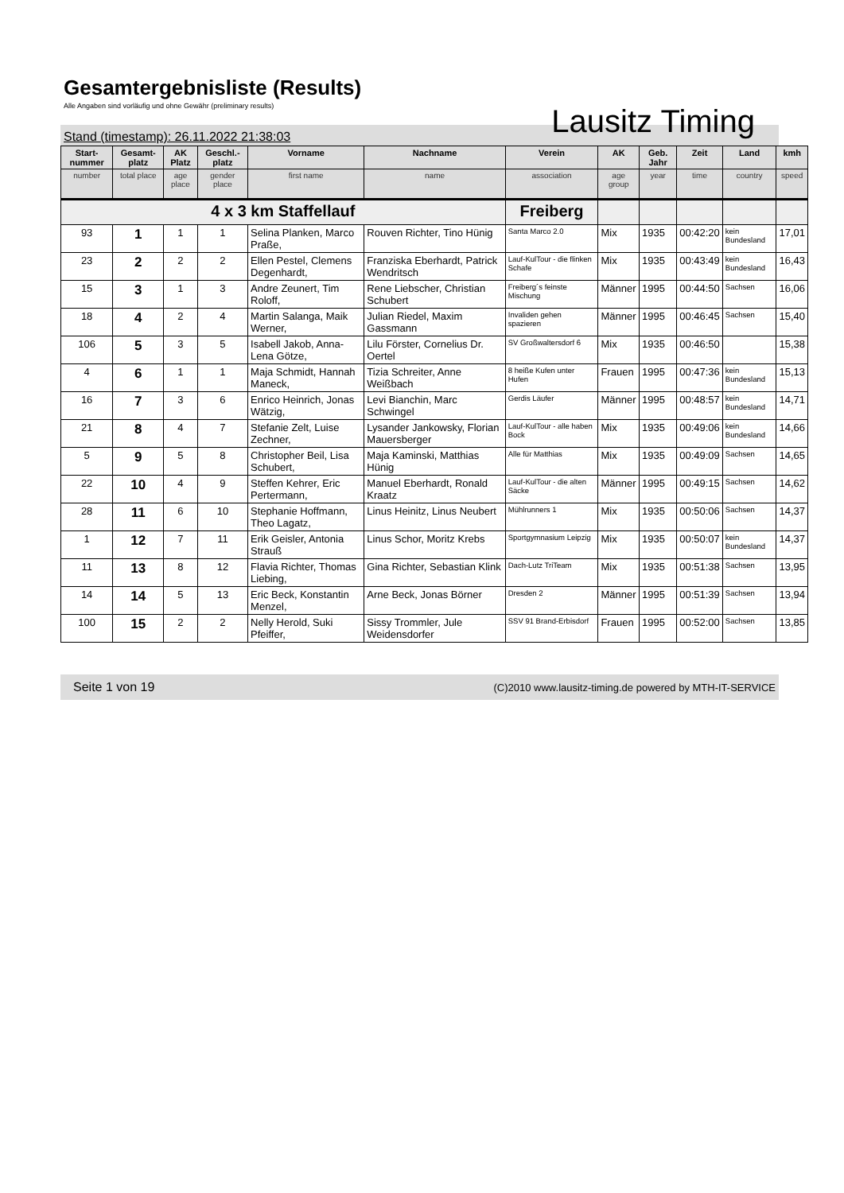Gesamtergebnisliste (Results)
Alle Angaben sind vorläufig und ohne Gewähr (preliminary results)
Lausitz Timing
Stand (timestamp): 26.11.2022 21:38:03
| Start-nummer | Gesamt-platz | AK Platz | Geschl.-platz | Vorname | Nachname | Verein | AK | Geb. Jahr | Zeit | Land | kmh |
| --- | --- | --- | --- | --- | --- | --- | --- | --- | --- | --- | --- |
| number | total place | age place | gender place | first name | name | association | age group | year | time | country | speed |
| 4 x 3 km Staffellauf | | | | | | Freiberg | | | | | |
| 93 | 1 | 1 | 1 | Selina Planken, Marco Praße, | Rouven Richter, Tino Hünig | Santa Marco 2.0 | Mix | 1935 | 00:42:20 | kein Bundesland | 17,01 |
| 23 | 2 | 2 | 2 | Ellen Pestel, Clemens Degenhardt, | Franziska Eberhardt, Patrick Wendritsch | Lauf-KulTour - die flinken Schafe | Mix | 1935 | 00:43:49 | kein Bundesland | 16,43 |
| 15 | 3 | 1 | 3 | Andre Zeunert, Tim Roloff, | Rene Liebscher, Christian Schubert | Freiberg´s feinste Mischung | Männer | 1995 | 00:44:50 | Sachsen | 16,06 |
| 18 | 4 | 2 | 4 | Martin Salanga, Maik Werner, | Julian Riedel, Maxim Gassmann | Invaliden gehen spazieren | Männer | 1995 | 00:46:45 | Sachsen | 15,40 |
| 106 | 5 | 3 | 5 | Isabell Jakob, Anna-Lena Götze, | Lilu Förster, Cornelius Dr. Oertel | SV Großwaltersdorf 6 | Mix | 1935 | 00:46:50 | | 15,38 |
| 4 | 6 | 1 | 1 | Maja Schmidt, Hannah Maneck, | Tizia Schreiter, Anne Weißbach | 8 heiße Kufen unter Hufen | Frauen | 1995 | 00:47:36 | kein Bundesland | 15,13 |
| 16 | 7 | 3 | 6 | Enrico Heinrich, Jonas Wätzig, | Levi Bianchin, Marc Schwingel | Gerdis Läufer | Männer | 1995 | 00:48:57 | kein Bundesland | 14,71 |
| 21 | 8 | 4 | 7 | Stefanie Zelt, Luise Zechner, | Lysander Jankowsky, Florian Mauersberger | Lauf-KulTour - alle haben Bock | Mix | 1935 | 00:49:06 | kein Bundesland | 14,66 |
| 5 | 9 | 5 | 8 | Christopher Beil, Lisa Schubert, | Maja Kaminski, Matthias Hünig | Alle für Matthias | Mix | 1935 | 00:49:09 | Sachsen | 14,65 |
| 22 | 10 | 4 | 9 | Steffen Kehrer, Eric Pertermann, | Manuel Eberhardt, Ronald Kraatz | Lauf-KulTour - die alten Säcke | Männer | 1995 | 00:49:15 | Sachsen | 14,62 |
| 28 | 11 | 6 | 10 | Stephanie Hoffmann, Theo Lagatz, | Linus Heinitz, Linus Neubert | Mühlrunners 1 | Mix | 1935 | 00:50:06 | Sachsen | 14,37 |
| 1 | 12 | 7 | 11 | Erik Geisler, Antonia Strauß | Linus Schor, Moritz Krebs | Sportgymnasium Leipzig | Mix | 1935 | 00:50:07 | kein Bundesland | 14,37 |
| 11 | 13 | 8 | 12 | Flavia Richter, Thomas Liebing, | Gina Richter, Sebastian Klink | Dach-Lutz TriTeam | Mix | 1935 | 00:51:38 | Sachsen | 13,95 |
| 14 | 14 | 5 | 13 | Eric Beck, Konstantin Menzel, | Arne Beck, Jonas Börner | Dresden 2 | Männer | 1995 | 00:51:39 | Sachsen | 13,94 |
| 100 | 15 | 2 | 2 | Nelly Herold, Suki Pfeiffer, | Sissy Trommler, Jule Weidensdorfer | SSV 91 Brand-Erbisdorf | Frauen | 1995 | 00:52:00 | Sachsen | 13,85 |
Seite 1 von 19 (C)2010 www.lausitz-timing.de powered by MTH-IT-SERVICE